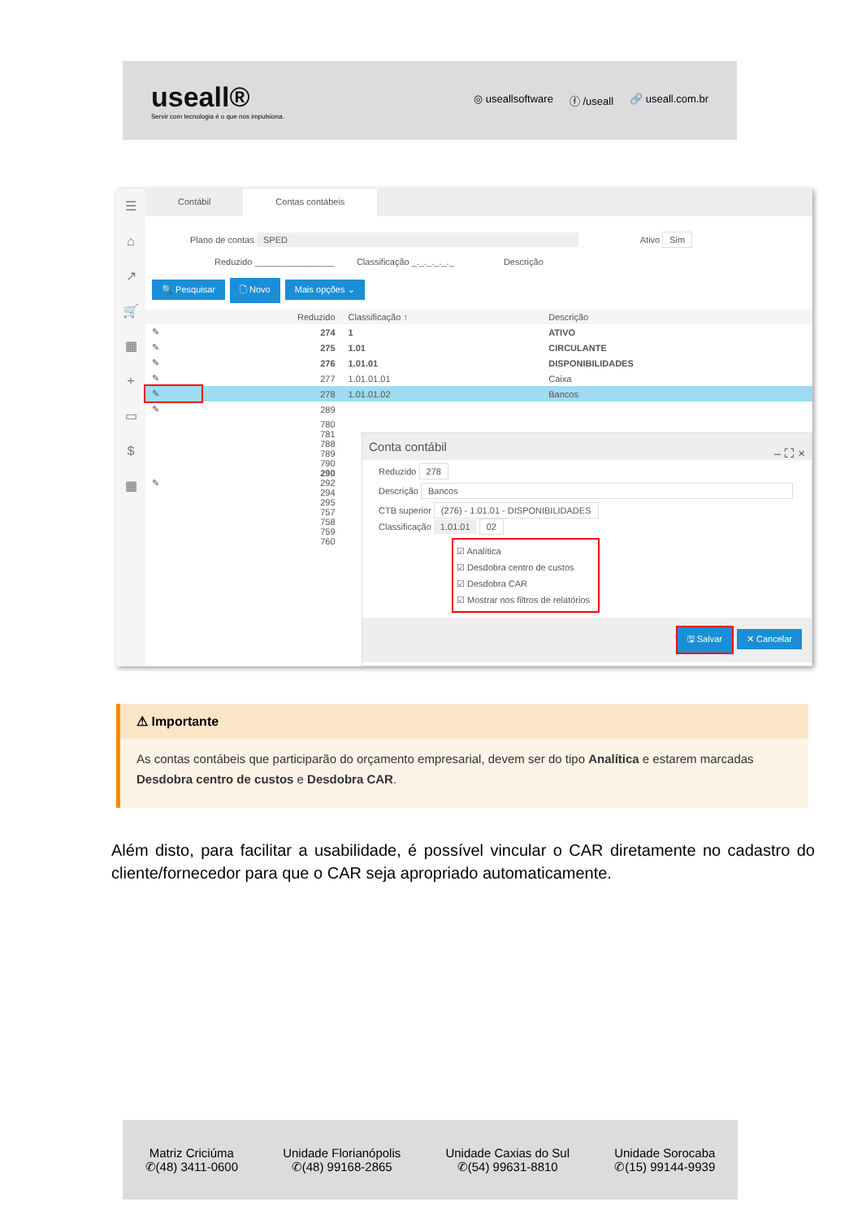useall®
Servir com tecnologia é o que nos impulsiona.
◎ useallsoftware ⓕ /useall 🔗 useall.com.br
☰
⌂
↗
🛒
▦
+
▭
$
▦
Contábil Contas contábeis
Plano de contas SPED Ativo Sim
Reduzido ________________ Classificação _._._._._._ Descrição
🔍 Pesquisar 🗋 Novo Mais opções ⌄
| | Reduzido | Classificação ↑ | Descrição |
| --- | --- | --- | --- |
| ✎ | 274 | 1 | ATIVO |
| ✎ | 275 | 1.01 | CIRCULANTE |
| ✎ | 276 | 1.01.01 | DISPONIBILIDADES |
| ✎ | 277 | 1.01.01.01 | Caixa |
| ✎ | 278 | 1.01.01.02 | Bancos |
| ✎ | 289 | | |
| ✎ | 780 781 788 789 790 290 292 294 295 757 758 759 760 | | |
Conta contábil – ⛶ ×
Reduzido 278
Descrição Bancos
CTB superior (276) - 1.01.01 - DISPONIBILIDADES
Classificação 1.01.01 02
☑ Analítica
☑ Desdobra centro de custos
☑ Desdobra CAR
☑ Mostrar nos filtros de relatórios
🖫 Salvar ✕ Cancelar
⚠ Importante
As contas contábeis que participarão do orçamento empresarial, devem ser do tipo Analítica e estarem marcadas Desdobra centro de custos e Desdobra CAR.
Além disto, para facilitar a usabilidade, é possível vincular o CAR diretamente no cadastro do cliente/fornecedor para que o CAR seja apropriado automaticamente.
Matriz Criciúma
✆(48) 3411-0600
Unidade Florianópolis
✆(48) 99168-2865
Unidade Caxias do Sul
✆(54) 99631-8810
Unidade Sorocaba
✆(15) 99144-9939